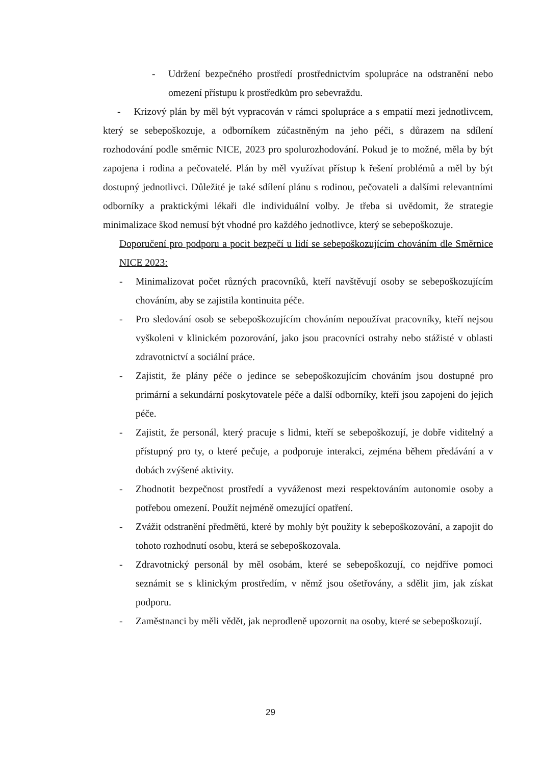- Udržení bezpečného prostředí prostřednictvím spolupráce na odstranění nebo omezení přístupu k prostředkům pro sebevraždu.
- Krizový plán by měl být vypracován v rámci spolupráce a s empatií mezi jednotlivcem, který se sebepoškozuje, a odborníkem zúčastněným na jeho péči, s důrazem na sdílení rozhodování podle směrnic NICE, 2023 pro spolurozhodování. Pokud je to možné, měla by být zapojena i rodina a pečovatelé. Plán by měl využívat přístup k řešení problémů a měl by být dostupný jednotlivci. Důležité je také sdílení plánu s rodinou, pečovateli a dalšími relevantními odborníky a praktickými lékaři dle individuální volby. Je třeba si uvědomit, že strategie minimalizace škod nemusí být vhodné pro každého jednotlivce, který se sebepoškozuje.
Doporučení pro podporu a pocit bezpečí u lidí se sebepoškozujícím chováním dle Směrnice NICE 2023:
- Minimalizovat počet různých pracovníků, kteří navštěvují osoby se sebepoškozujícím chováním, aby se zajistila kontinuita péče.
- Pro sledování osob se sebepoškozujícím chováním nepoužívat pracovníky, kteří nejsou vyškoleni v klinickém pozorování, jako jsou pracovníci ostrahy nebo stážisté v oblasti zdravotnictví a sociální práce.
- Zajistit, že plány péče o jedince se sebepoškozujícím chováním jsou dostupné pro primární a sekundární poskytovatele péče a další odborníky, kteří jsou zapojeni do jejich péče.
- Zajistit, že personál, který pracuje s lidmi, kteří se sebepoškozují, je dobře viditelný a přístupný pro ty, o které pečuje, a podporuje interakci, zejména během předávání a v dobách zvýšené aktivity.
- Zhodnotit bezpečnost prostředí a vyváženost mezi respektováním autonomie osoby a potřebou omezení. Použít nejméně omezující opatření.
- Zvážit odstranění předmětů, které by mohly být použity k sebepoškozování, a zapojit do tohoto rozhodnutí osobu, která se sebepoškozovala.
- Zdravotnický personál by měl osobám, které se sebepoškozují, co nejdříve pomoci seznámit se s klinickým prostředím, v němž jsou ošetřovány, a sdělit jim, jak získat podporu.
- Zaměstnanci by měli vědět, jak neprodleně upozornit na osoby, které se sebepoškozují.
29